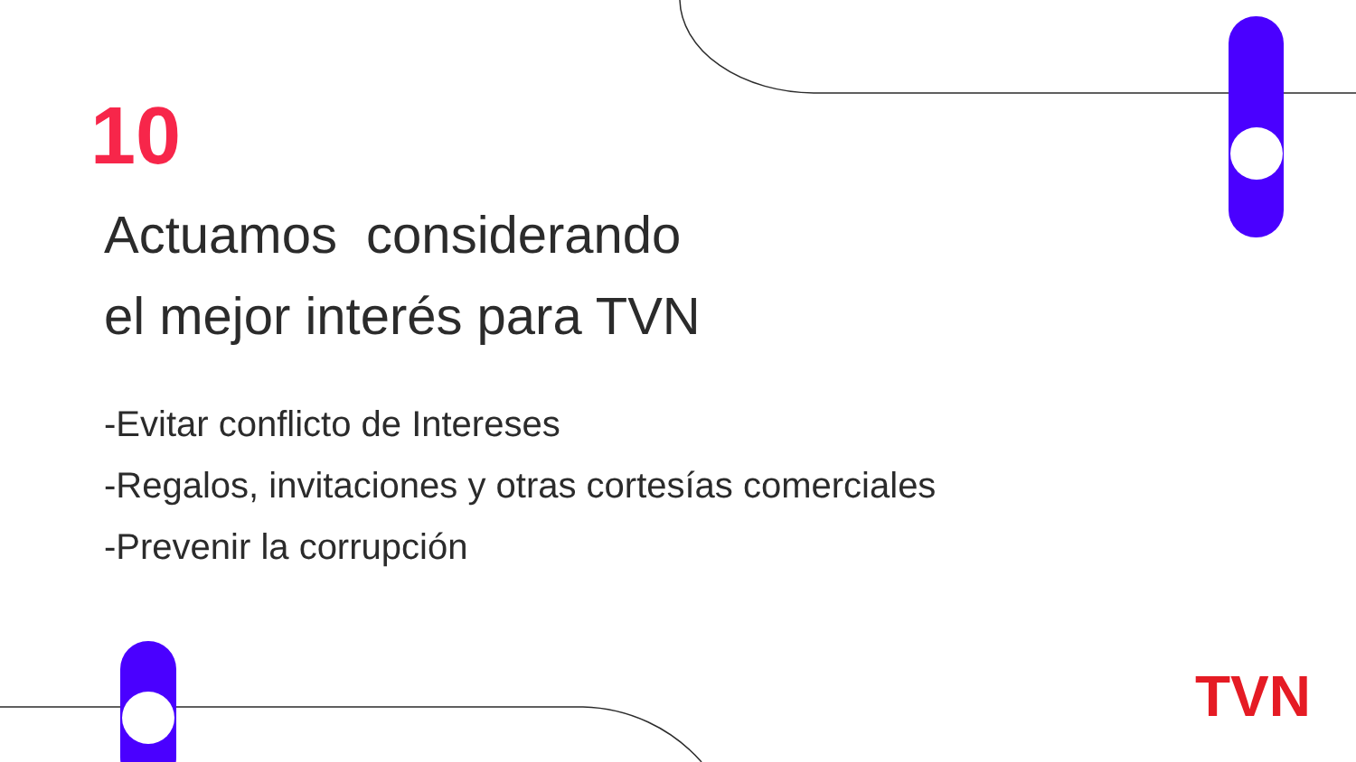10
Actuamos considerando
el mejor interés para TVN
-Evitar conflicto de Intereses
-Regalos, invitaciones y otras cortesías comerciales
-Prevenir la corrupción
TVN